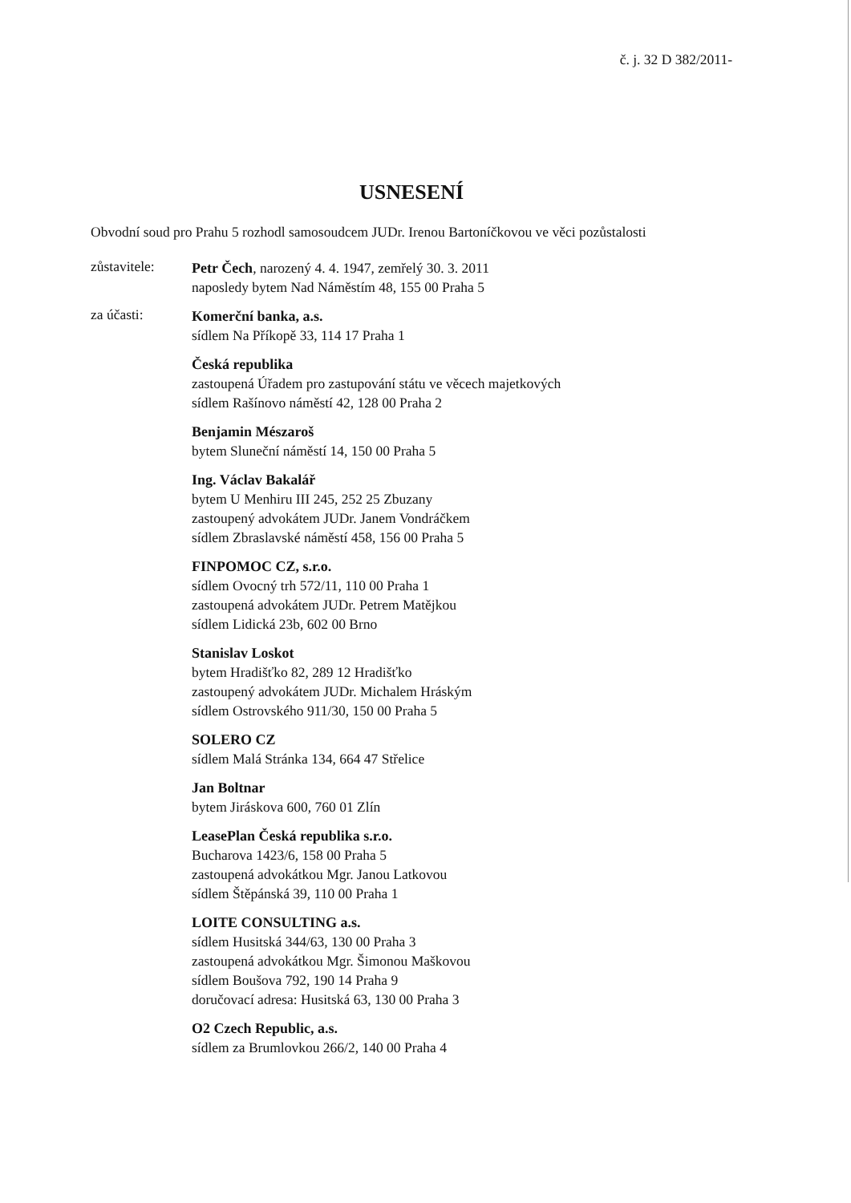č. j. 32 D 382/2011-
USNESENÍ
Obvodní soud pro Prahu 5 rozhodl samosoudcem JUDr. Irenou Bartoníčkovou ve věci pozůstalosti
zůstavitele:
Petr Čech, narozený 4. 4. 1947, zemřelý 30. 3. 2011
naposledy bytem Nad Náměstím 48, 155 00 Praha 5
za účasti:
Komerční banka, a.s.
sídlem Na Příkopě 33, 114 17 Praha 1
Česká republika
zastoupená Úřadem pro zastupování státu ve věcech majetkových
sídlem Rašínovo náměstí 42, 128 00 Praha 2
Benjamin Mészaroš
bytem Sluneční náměstí 14, 150 00 Praha 5
Ing. Václav Bakalář
bytem U Menhiru III 245, 252 25 Zbuzany
zastoupený advokátem JUDr. Janem Vondráčkem
sídlem Zbraslavské náměstí 458, 156 00 Praha 5
FINPOMOC CZ, s.r.o.
sídlem Ovocný trh 572/11, 110 00 Praha 1
zastoupená advokátem JUDr. Petrem Matějkou
sídlem Lidická 23b, 602 00 Brno
Stanislav Loskot
bytem Hradišťko 82, 289 12 Hradišťko
zastoupený advokátem JUDr. Michalem Hráským
sídlem Ostrovského 911/30, 150 00 Praha 5
SOLERO CZ
sídlem Malá Stránka 134, 664 47 Střelice
Jan Boltnar
bytem Jiráskova 600, 760 01 Zlín
LeasePlan Česká republika s.r.o.
Bucharova 1423/6, 158 00 Praha 5
zastoupená advokátkou Mgr. Janou Latkovou
sídlem Štěpánská 39, 110 00 Praha 1
LOITE CONSULTING a.s.
sídlem Husitská 344/63, 130 00 Praha 3
zastoupená advokátkou Mgr. Šimonou Maškovou
sídlem Boušova 792, 190 14 Praha 9
doručovací adresa: Husitská 63, 130 00 Praha 3
O2 Czech Republic, a.s.
sídlem za Brumlovkou 266/2, 140 00 Praha 4